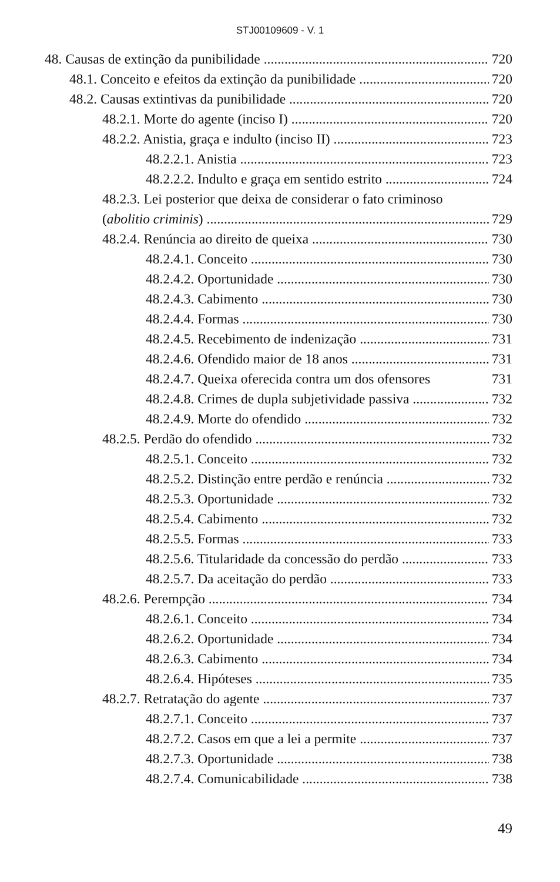STJ00109609 - V. 1
48. Causas de extinção da punibilidade 720
48.1. Conceito e efeitos da extinção da punibilidade 720
48.2. Causas extintivas da punibilidade 720
48.2.1. Morte do agente (inciso I) 720
48.2.2. Anistia, graça e indulto (inciso II) 723
48.2.2.1. Anistia 723
48.2.2.2. Indulto e graça em sentido estrito 724
48.2.3. Lei posterior que deixa de considerar o fato criminoso
(abolitio criminis) 729
48.2.4. Renúncia ao direito de queixa 730
48.2.4.1. Conceito 730
48.2.4.2. Oportunidade 730
48.2.4.3. Cabimento 730
48.2.4.4. Formas 730
48.2.4.5. Recebimento de indenização 731
48.2.4.6. Ofendido maior de 18 anos 731
48.2.4.7. Queixa oferecida contra um dos ofensores 731
48.2.4.8. Crimes de dupla subjetividade passiva 732
48.2.4.9. Morte do ofendido 732
48.2.5. Perdão do ofendido 732
48.2.5.1. Conceito 732
48.2.5.2. Distinção entre perdão e renúncia 732
48.2.5.3. Oportunidade 732
48.2.5.4. Cabimento 732
48.2.5.5. Formas 733
48.2.5.6. Titularidade da concessão do perdão 733
48.2.5.7. Da aceitação do perdão 733
48.2.6. Perempção 734
48.2.6.1. Conceito 734
48.2.6.2. Oportunidade 734
48.2.6.3. Cabimento 734
48.2.6.4. Hipóteses 735
48.2.7. Retratação do agente 737
48.2.7.1. Conceito 737
48.2.7.2. Casos em que a lei a permite 737
48.2.7.3. Oportunidade 738
48.2.7.4. Comunicabilidade 738
49